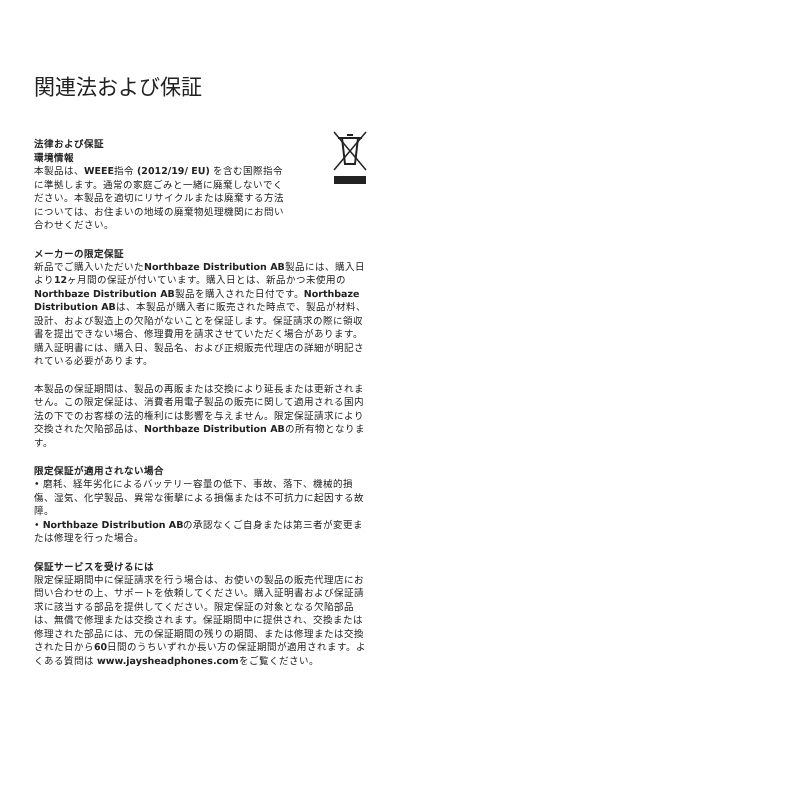関連法および保証
法律および保証
環境情報
本製品は、WEEE指令 (2012/19/ EU) を含む国際指令に準拠します。通常の家庭ごみと一緒に廃棄しないでください。本製品を適切にリサイクルまたは廃棄する方法については、お住まいの地域の廃棄物処理機関にお問い合わせください。
メーカーの限定保証
新品でご購入いただいたNorthbaze Distribution AB製品には、購入日より12ヶ月間の保証が付いています。購入日とは、新品かつ未使用のNorthbaze Distribution AB製品を購入された日付です。Northbaze Distribution ABは、本製品が購入者に販売された時点で、製品が材料、設計、および製造上の欠陥がないことを保証します。保証請求の際に領収書を提出できない場合、修理費用を請求させていただく場合があります。購入証明書には、購入日、製品名、および正規販売代理店の詳細が明記されている必要があります。
本製品の保証期間は、製品の再販または交換により延長または更新されません。この限定保証は、消費者用電子製品の販売に関して適用される国内法の下でのお客様の法的権利には影響を与えません。限定保証請求により交換された欠陥部品は、Northbaze Distribution ABの所有物となります。
限定保証が適用されない場合
• 磨耗、経年劣化によるバッテリー容量の低下、事故、落下、機械的損傷、湿気、化学製品、異常な衝撃による損傷または不可抗力に起因する故障。
• Northbaze Distribution ABの承認なくご自身または第三者が変更または修理を行った場合。
保証サービスを受けるには
限定保証期間中に保証請求を行う場合は、お使いの製品の販売代理店にお問い合わせの上、サポートを依頼してください。購入証明書および保証請求に該当する部品を提供してください。限定保証の対象となる欠陥部品は、無償で修理または交換されます。保証期間中に提供され、交換または修理された部品には、元の保証期間の残りの期間、または修理または交換された日から60日間のうちいずれか長い方の保証期間が適用されます。よくある質問は www.jaysheadphones.comをご覧ください。